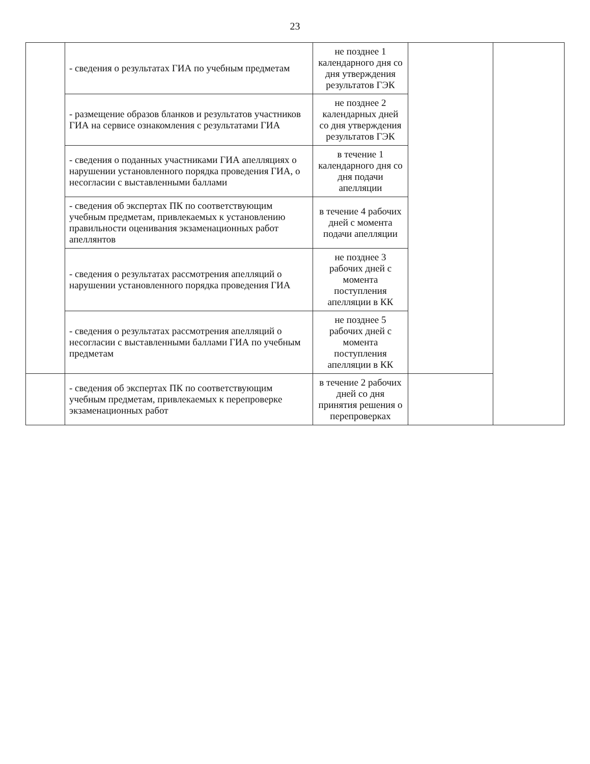23
| | - сведения о результатах ГИА по учебным предметам | не позднее 1 календарного дня со дня утверждения результатов ГЭК | | |
| | - размещение образов бланков и результатов участников ГИА на сервисе ознакомления с результатами ГИА | не позднее 2 календарных дней со дня утверждения результатов ГЭК | | |
| | - сведения о поданных участниками ГИА апелляциях о нарушении установленного порядка проведения ГИА, о несогласии с выставленными баллами | в течение 1 календарного дня со дня подачи апелляции | | |
| | - сведения об экспертах ПК по соответствующим учебным предметам, привлекаемых к установлению правильности оценивания экзаменационных работ апеллянтов | в течение 4 рабочих дней с момента подачи апелляции | | |
| | - сведения о результатах рассмотрения апелляций о нарушении установленного порядка проведения ГИА | не позднее 3 рабочих дней с момента поступления апелляции в КК | | |
| | - сведения о результатах рассмотрения апелляций о несогласии с выставленными баллами ГИА по учебным предметам | не позднее 5 рабочих дней с момента поступления апелляции в КК | | |
| | - сведения об экспертах ПК по соответствующим учебным предметам, привлекаемых к перепроверке экзаменационных работ | в течение 2 рабочих дней со дня принятия решения о перепроверках | | |